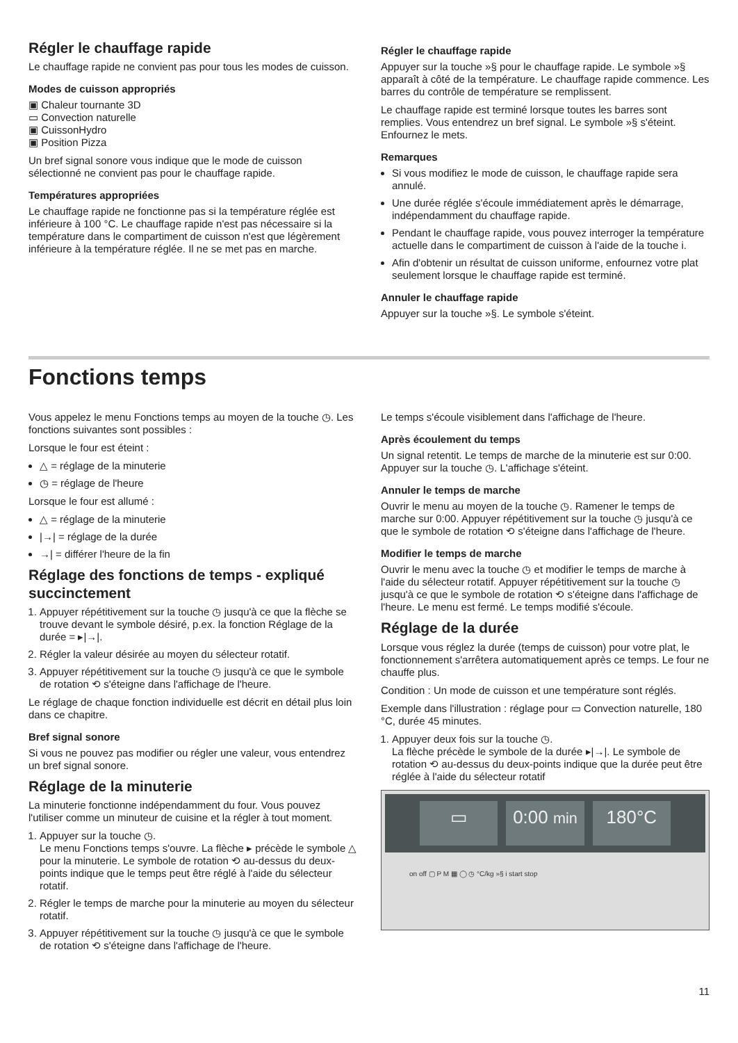Régler le chauffage rapide
Le chauffage rapide ne convient pas pour tous les modes de cuisson.
Modes de cuisson appropriés
▣ Chaleur tournante 3D
▭ Convection naturelle
▣ CuissonHydro
▣ Position Pizza
Un bref signal sonore vous indique que le mode de cuisson sélectionné ne convient pas pour le chauffage rapide.
Températures appropriées
Le chauffage rapide ne fonctionne pas si la température réglée est inférieure à 100 °C. Le chauffage rapide n'est pas nécessaire si la température dans le compartiment de cuisson n'est que légèrement inférieure à la température réglée. Il ne se met pas en marche.
Régler le chauffage rapide
Appuyer sur la touche »§ pour le chauffage rapide. Le symbole »§ apparaît à côté de la température. Le chauffage rapide commence. Les barres du contrôle de température se remplissent.
Le chauffage rapide est terminé lorsque toutes les barres sont remplies. Vous entendrez un bref signal. Le symbole »§ s'éteint. Enfournez le mets.
Remarques
Si vous modifiez le mode de cuisson, le chauffage rapide sera annulé.
Une durée réglée s'écoule immédiatement après le démarrage, indépendamment du chauffage rapide.
Pendant le chauffage rapide, vous pouvez interroger la température actuelle dans le compartiment de cuisson à l'aide de la touche i.
Afin d'obtenir un résultat de cuisson uniforme, enfournez votre plat seulement lorsque le chauffage rapide est terminé.
Annuler le chauffage rapide
Appuyer sur la touche »§. Le symbole s'éteint.
Fonctions temps
Vous appelez le menu Fonctions temps au moyen de la touche ◷. Les fonctions suivantes sont possibles :
Lorsque le four est éteint :
△ = réglage de la minuterie
◷ = réglage de l'heure
Lorsque le four est allumé :
△ = réglage de la minuterie
|→| = réglage de la durée
→| = différer l'heure de la fin
Réglage des fonctions de temps - expliqué succinctement
1. Appuyer répétitivement sur la touche ◷ jusqu'à ce que la flèche se trouve devant le symbole désiré, p.ex. la fonction Réglage de la durée = ▸|→|.
2. Régler la valeur désirée au moyen du sélecteur rotatif.
3. Appuyer répétitivement sur la touche ◷ jusqu'à ce que le symbole de rotation ⟲ s'éteigne dans l'affichage de l'heure.
Le réglage de chaque fonction individuelle est décrit en détail plus loin dans ce chapitre.
Bref signal sonore
Si vous ne pouvez pas modifier ou régler une valeur, vous entendrez un bref signal sonore.
Réglage de la minuterie
La minuterie fonctionne indépendamment du four. Vous pouvez l'utiliser comme un minuteur de cuisine et la régler à tout moment.
1. Appuyer sur la touche ◷.
Le menu Fonctions temps s'ouvre. La flèche ▸ précède le symbole △ pour la minuterie. Le symbole de rotation ⟲ au-dessus du deux-points indique que le temps peut être réglé à l'aide du sélecteur rotatif.
2. Régler le temps de marche pour la minuterie au moyen du sélecteur rotatif.
3. Appuyer répétitivement sur la touche ◷ jusqu'à ce que le symbole de rotation ⟲ s'éteigne dans l'affichage de l'heure.
Le temps s'écoule visiblement dans l'affichage de l'heure.
Après écoulement du temps
Un signal retentit. Le temps de marche de la minuterie est sur 0:00. Appuyer sur la touche ◷. L'affichage s'éteint.
Annuler le temps de marche
Ouvrir le menu au moyen de la touche ◷. Ramener le temps de marche sur 0:00. Appuyer répétitivement sur la touche ◷ jusqu'à ce que le symbole de rotation ⟲ s'éteigne dans l'affichage de l'heure.
Modifier le temps de marche
Ouvrir le menu avec la touche ◷ et modifier le temps de marche à l'aide du sélecteur rotatif. Appuyer répétitivement sur la touche ◷ jusqu'à ce que le symbole de rotation ⟲ s'éteigne dans l'affichage de l'heure. Le menu est fermé. Le temps modifié s'écoule.
Réglage de la durée
Lorsque vous réglez la durée (temps de cuisson) pour votre plat, le fonctionnement s'arrêtera automatiquement après ce temps. Le four ne chauffe plus.
Condition : Un mode de cuisson et une température sont réglés.
Exemple dans l'illustration : réglage pour ▭ Convection naturelle, 180 °C, durée 45 minutes.
1. Appuyer deux fois sur la touche ◷.
La flèche précède le symbole de la durée ▸|→|. Le symbole de rotation ⟲ au-dessus du deux-points indique que la durée peut être réglée à l'aide du sélecteur rotatif
▭ 0:00 min
180°C
on off ▢ P M ▦ ◯ ◷ °C/kg »§ i start stop
11